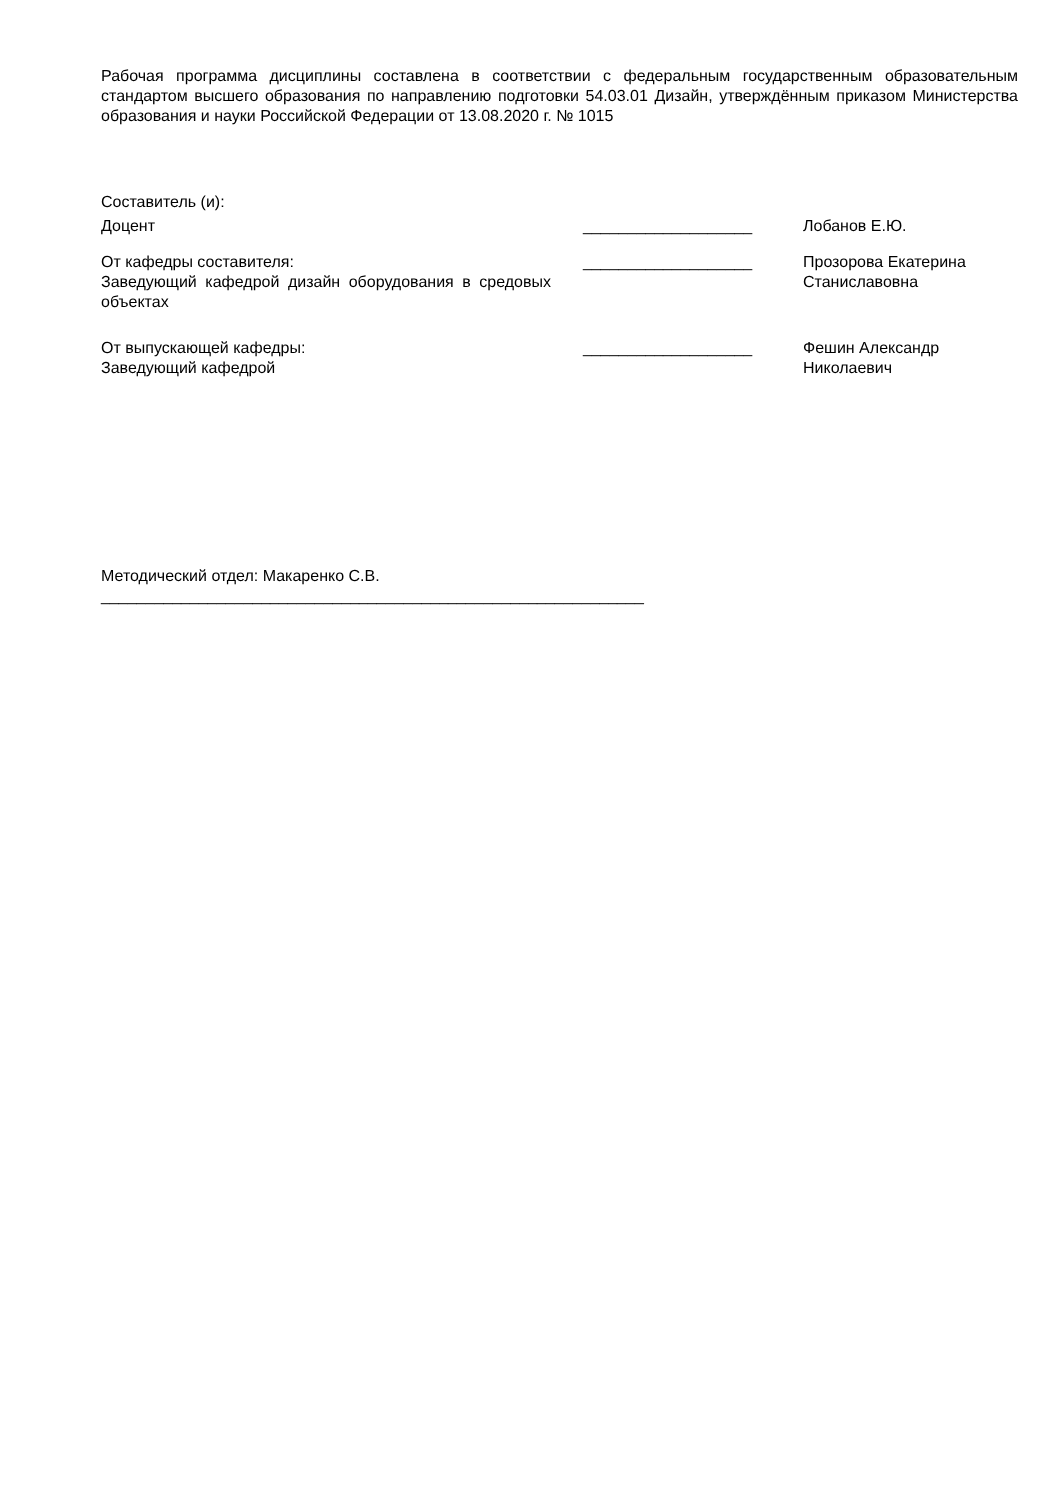Рабочая программа дисциплины составлена в соответствии с федеральным государственным образовательным стандартом высшего образования по направлению подготовки 54.03.01 Дизайн, утверждённым приказом Министерства образования и науки Российской Федерации от 13.08.2020 г. № 1015
Составитель (и):
Доцент ___________________ Лобанов Е.Ю.
От кафедры составителя:
Заведующий кафедрой дизайн оборудования в средовых объектах
___________________ Прозорова Екатерина Станиславовна
От выпускающей кафедры:
Заведующий кафедрой
___________________ Фешин Александр Николаевич
Методический отдел: Макаренко С.В.
_____________________________________________________________